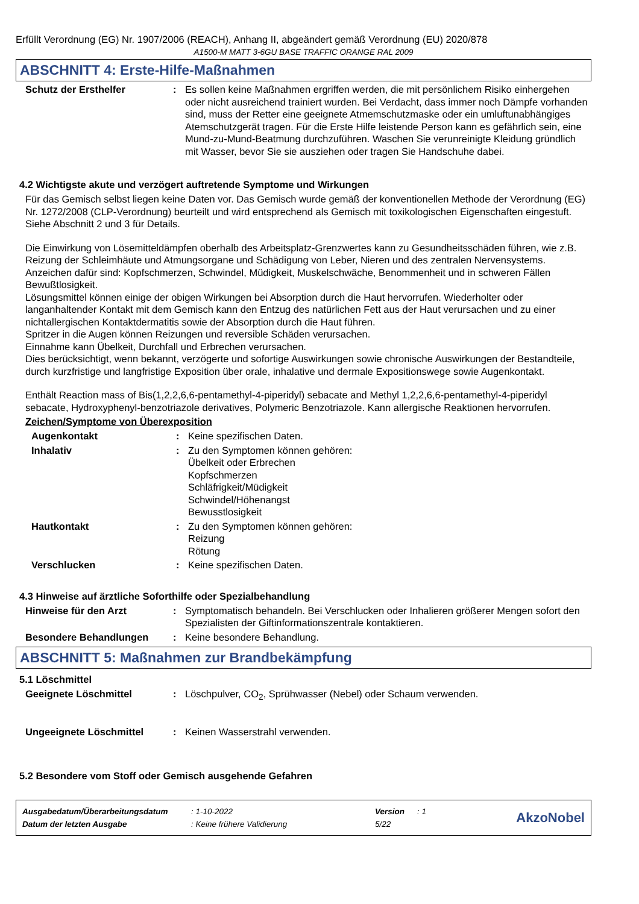Erfüllt Verordnung (EG) Nr. 1907/2006 (REACH), Anhang II, abgeändert gemäß Verordnung (EU) 2020/878
A1500-M MATT 3-6GU BASE TRAFFIC ORANGE RAL 2009
ABSCHNITT 4: Erste-Hilfe-Maßnahmen
Schutz der Ersthelfer : Es sollen keine Maßnahmen ergriffen werden, die mit persönlichem Risiko einhergehen oder nicht ausreichend trainiert wurden. Bei Verdacht, dass immer noch Dämpfe vorhanden sind, muss der Retter eine geeignete Atmemschutzmaske oder ein umluftunabhängiges Atemschutzgerät tragen. Für die Erste Hilfe leistende Person kann es gefährlich sein, eine Mund-zu-Mund-Beatmung durchzuführen. Waschen Sie verunreinigte Kleidung gründlich mit Wasser, bevor Sie sie ausziehen oder tragen Sie Handschuhe dabei.
4.2 Wichtigste akute und verzögert auftretende Symptome und Wirkungen
Für das Gemisch selbst liegen keine Daten vor. Das Gemisch wurde gemäß der konventionellen Methode der Verordnung (EG) Nr. 1272/2008 (CLP-Verordnung) beurteilt und wird entsprechend als Gemisch mit toxikologischen Eigenschaften eingestuft. Siehe Abschnitt 2 und 3 für Details.
Die Einwirkung von Lösemitteldämpfen oberhalb des Arbeitsplatz-Grenzwertes kann zu Gesundheitsschäden führen, wie z.B. Reizung der Schleimhäute und Atmungsorgane und Schädigung von Leber, Nieren und des zentralen Nervensystems. Anzeichen dafür sind: Kopfschmerzen, Schwindel, Müdigkeit, Muskelschwäche, Benommenheit und in schweren Fällen Bewußtlosigkeit.
Lösungsmittel können einige der obigen Wirkungen bei Absorption durch die Haut hervorrufen. Wiederholter oder langanhaltender Kontakt mit dem Gemisch kann den Entzug des natürlichen Fett aus der Haut verursachen und zu einer nichtallergischen Kontaktdermatitis sowie der Absorption durch die Haut führen.
Spritzer in die Augen können Reizungen und reversible Schäden verursachen.
Einnahme kann Übelkeit, Durchfall und Erbrechen verursachen.
Dies berücksichtigt, wenn bekannt, verzögerte und sofortige Auswirkungen sowie chronische Auswirkungen der Bestandteile, durch kurzfristige und langfristige Exposition über orale, inhalative und dermale Expositionswege sowie Augenkontakt.
Enthält Reaction mass of Bis(1,2,2,6,6-pentamethyl-4-piperidyl) sebacate and Methyl 1,2,2,6,6-pentamethyl-4-piperidyl sebacate, Hydroxyphenyl-benzotriazole derivatives, Polymeric Benzotriazole. Kann allergische Reaktionen hervorrufen.
Zeichen/Symptome von Überexposition
Augenkontakt : Keine spezifischen Daten.
Inhalativ : Zu den Symptomen können gehören:
Übelkeit oder Erbrechen
Kopfschmerzen
Schläfrigkeit/Müdigkeit
Schwindel/Höhenangst
Bewusstlosigkeit
Hautkontakt : Zu den Symptomen können gehören:
Reizung
Rötung
Verschlucken : Keine spezifischen Daten.
4.3 Hinweise auf ärztliche Soforthilfe oder Spezialbehandlung
Hinweise für den Arzt : Symptomatisch behandeln. Bei Verschlucken oder Inhalieren größerer Mengen sofort den Spezialisten der Giftinformationszentrale kontaktieren.
Besondere Behandlungen : Keine besondere Behandlung.
ABSCHNITT 5: Maßnahmen zur Brandbekämpfung
5.1 Löschmittel
Geeignete Löschmittel : Löschpulver, CO<sub>2</sub>, Sprühwasser (Nebel) oder Schaum verwenden.
Ungeeignete Löschmittel : Keinen Wasserstrahl verwenden.
5.2 Besondere vom Stoff oder Gemisch ausgehende Gefahren
| Ausgabedatum/Überarbeitungsdatum | : 1-10-2022 | Version | : 1 |
| Datum der letzten Ausgabe | : Keine frühere Validierung | 5/22 | |
AkzoNobel